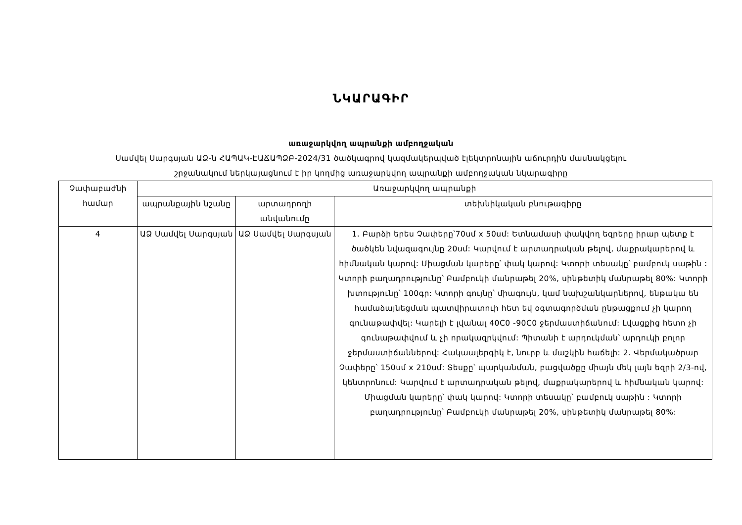ՆԿԱՐԱԳԻՐ
առաջարկվող ապրանքի ամբողջական
Սամվել Սարգսյան ԱՁ-ն ՀԱՊԱԿ-ԷԱՃԱՊՁԲ-2024/31 ծածկագրով կազմակերպված էլեկտրոնային աճուրդին մասնակցելու
շրջանակում ներկայացնում է իր կողմից առաջարկվող ապրանքի ամբողջական նկարագիրը
| Չափաբաժնի համար | Առաջարկվող ապրանքի | | |
| --- | --- | --- | --- |
| | ապրանքային նշանը | արտադրողի անվանումը | տեխնիկական բնութագիրը |
| 4 | ԱՁ Սամվել Սարգսյան | ԱՁ Սամվել Սարգսյան | 1. Բարձի երես Չափերը՝70սմ x 50սմ: Ետնամասի փակվող եզրերը իրար պետք է ծածկեն նվազագույնը 20սմ: Կարվում է արտադրական թելով, մաքրակարերով և հիմնական կարով: Միացման կարերը՝ փակ կարով: Կտորի տեսակը՝ բամբուկ սաթին : Կտորի բաղադրությունը՝ Բամբուկի մանրաթել 20%, սինթետիկ մանրաթել 80%: Կտորի խտությունը՝ 100գր: Կտորի գույնը՝ միագույն, կամ նախշանկարներով, ենթակա են համաձայնեցման պատվիրատուի հետ եվ օգտագործման ընթացքում չի կարող գունաթափվել: Կարելի է լվանալ 40C0 -90C0 ջերմաստիճանում: Լվացքից հետո չի գունաթափվում և չի որակազրկվում: Պիտանի է արդուկման՝ արդուկի բոլոր ջերմաստիճաններով: Հակաալերգիկ է, նուրբ և մաշկին հաճելի: 2. Վերմակածրար Չափերը՝ 150սմ x 210սմ: Տեսքը՝ պարկանման, բացվածքը միայն մեկ լայն եզրի 2/3-ով, կենտրոնում: Կարվում է արտադրական թելով, մաքրակարերով և հիմնական կարով: Միացման կարերը՝ փակ կարով: Կտորի տեսակը՝ բամբուկ սաթին : Կտորի բաղադրությունը՝ Բամբուկի մանրաթել 20%, սինթետիկ մանրաթել 80%: |